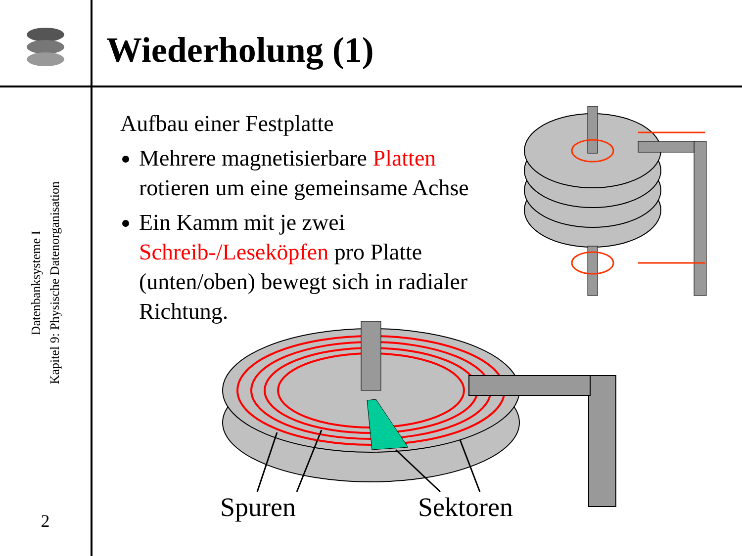Wiederholung (1)
Datenbanksysteme I
Kapitel 9: Physische Datenorganisation
2
Aufbau einer Festplatte
Mehrere magnetisierbare Platten rotieren um eine gemeinsame Achse
Ein Kamm mit je zwei Schreib-/Leseköpfen pro Platte (unten/oben) bewegt sich in radialer Richtung.
Spuren Sektoren